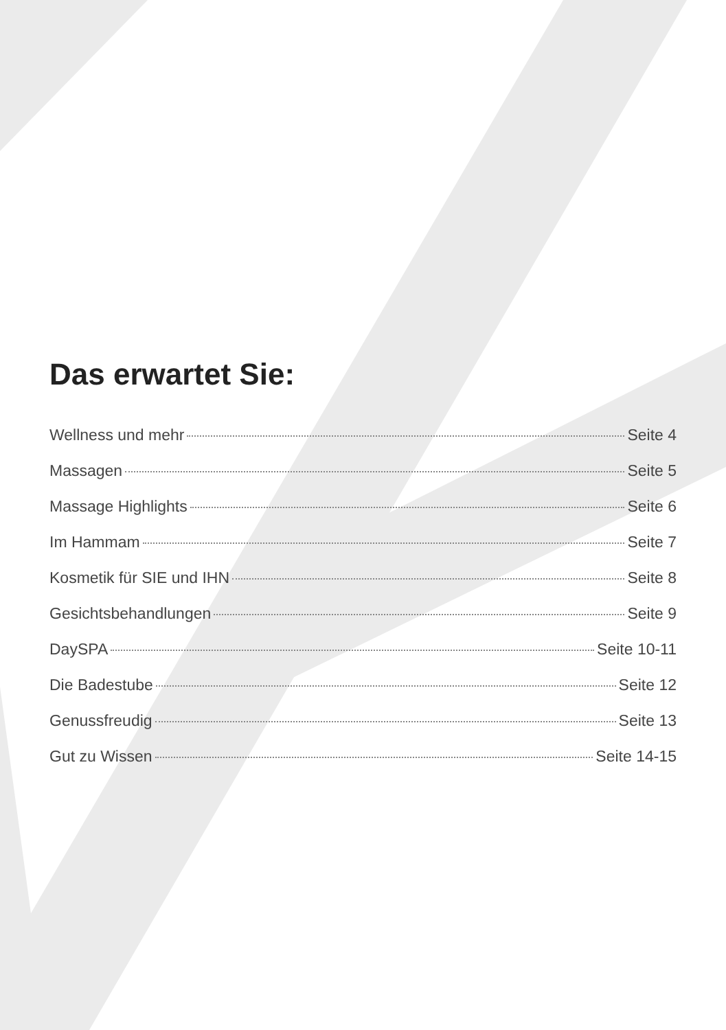Das erwartet Sie:
Wellness und mehr Seite 4
Massagen Seite 5
Massage Highlights Seite 6
Im Hammam Seite 7
Kosmetik für SIE und IHN Seite 8
Gesichtsbehandlungen Seite 9
DaySPA Seite 10-11
Die Badestube Seite 12
Genussfreudig Seite 13
Gut zu Wissen Seite 14-15